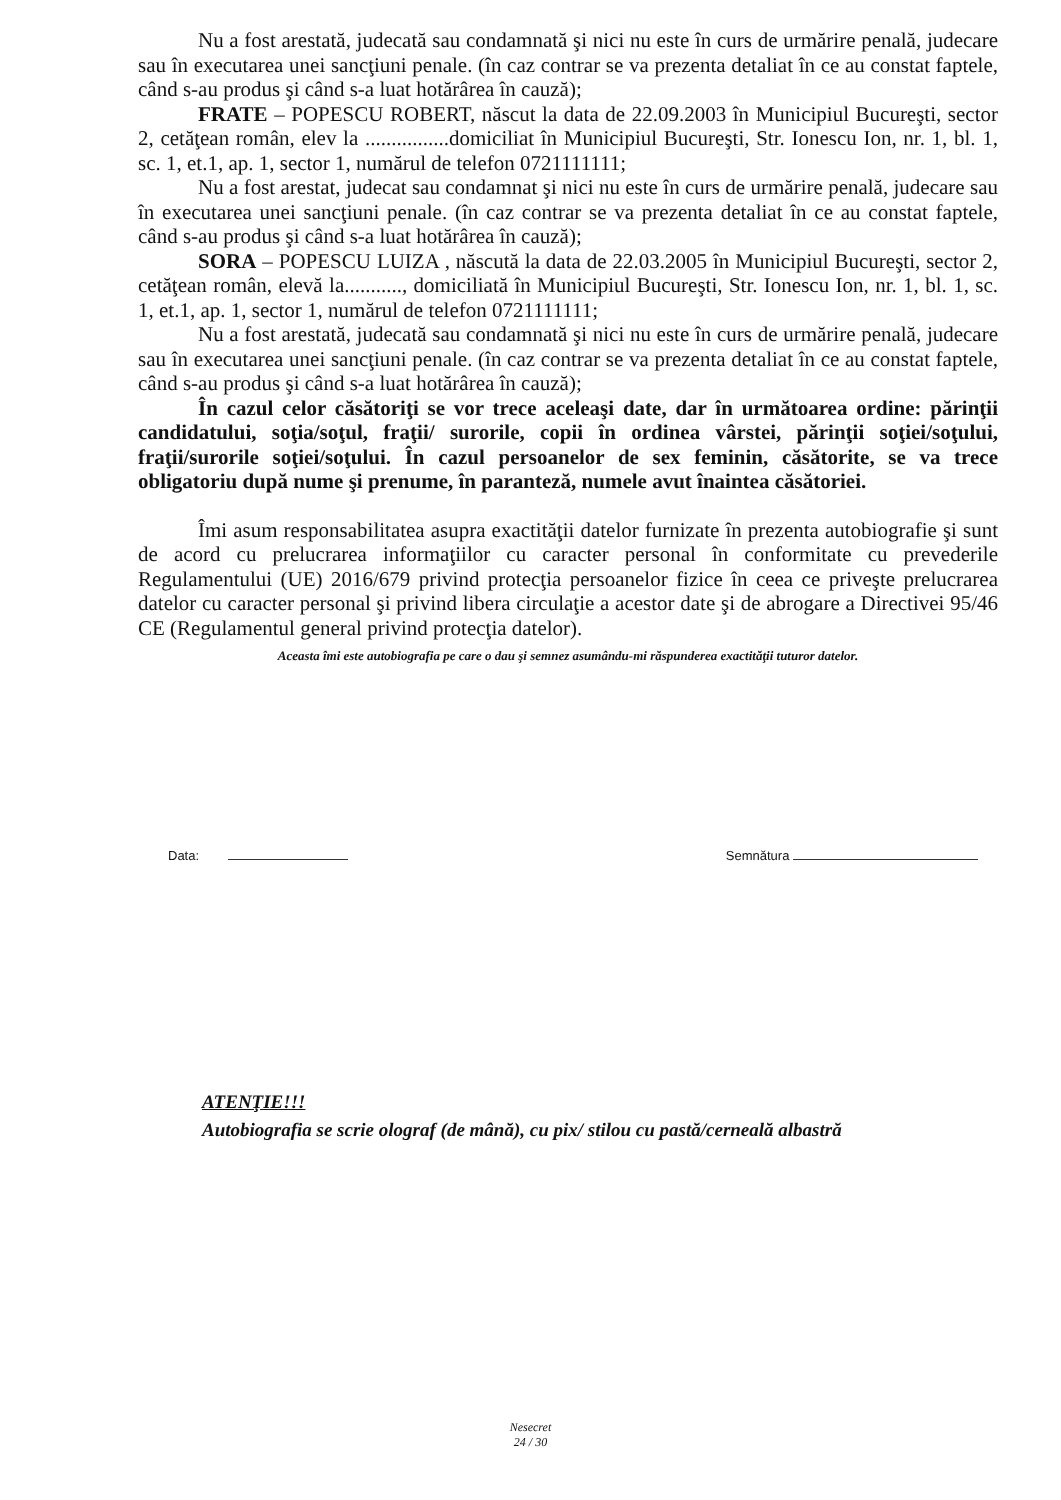Nu a fost arestată, judecată sau condamnată şi nici nu este în curs de urmărire penală, judecare sau în executarea unei sancţiuni penale. (în caz contrar se va prezenta detaliat în ce au constat faptele, când s-au produs şi când s-a luat hotărârea în cauză);
FRATE – POPESCU ROBERT, născut la data de 22.09.2003 în Municipiul Bucureşti, sector 2, cetăţean român, elev la ................domiciliat în Municipiul Bucureşti, Str. Ionescu Ion, nr. 1, bl. 1, sc. 1, et.1, ap. 1, sector 1, numărul de telefon 0721111111;
Nu a fost arestat, judecat sau condamnat şi nici nu este în curs de urmărire penală, judecare sau în executarea unei sancţiuni penale. (în caz contrar se va prezenta detaliat în ce au constat faptele, când s-au produs şi când s-a luat hotărârea în cauză);
SORA – POPESCU LUIZA , născută la data de 22.03.2005 în Municipiul Bucureşti, sector 2, cetăţean român, elevă la..........., domiciliată în Municipiul Bucureşti, Str. Ionescu Ion, nr. 1, bl. 1, sc. 1, et.1, ap. 1, sector 1, numărul de telefon 0721111111;
Nu a fost arestată, judecată sau condamnată şi nici nu este în curs de urmărire penală, judecare sau în executarea unei sancţiuni penale. (în caz contrar se va prezenta detaliat în ce au constat faptele, când s-au produs şi când s-a luat hotărârea în cauză);
În cazul celor căsătoriţi se vor trece aceleaşi date, dar în următoarea ordine: părinţii candidatului, soţia/soţul, fraţii/ surorile, copii în ordinea vârstei, părinţii soţiei/soţului, fraţii/surorile soţiei/soţului. În cazul persoanelor de sex feminin, căsătorite, se va trece obligatoriu după nume şi prenume, în paranteză, numele avut înaintea căsătoriei.
Îmi asum responsabilitatea asupra exactităţii datelor furnizate în prezenta autobiografie şi sunt de acord cu prelucrarea informaţiilor cu caracter personal în conformitate cu prevederile Regulamentului (UE) 2016/679 privind protecţia persoanelor fizice în ceea ce priveşte prelucrarea datelor cu caracter personal şi privind libera circulaţie a acestor date şi de abrogare a Directivei 95/46 CE (Regulamentul general privind protecţia datelor).
Aceasta îmi este autobiografia pe care o dau şi semnez asumându-mi răspunderea exactităţii tuturor datelor.
Data: Semnătura
ATENŢIE!!!
Autobiografia se scrie olograf (de mână), cu pix/ stilou cu pastă/cerneală albastră
Nesecret
24 / 30